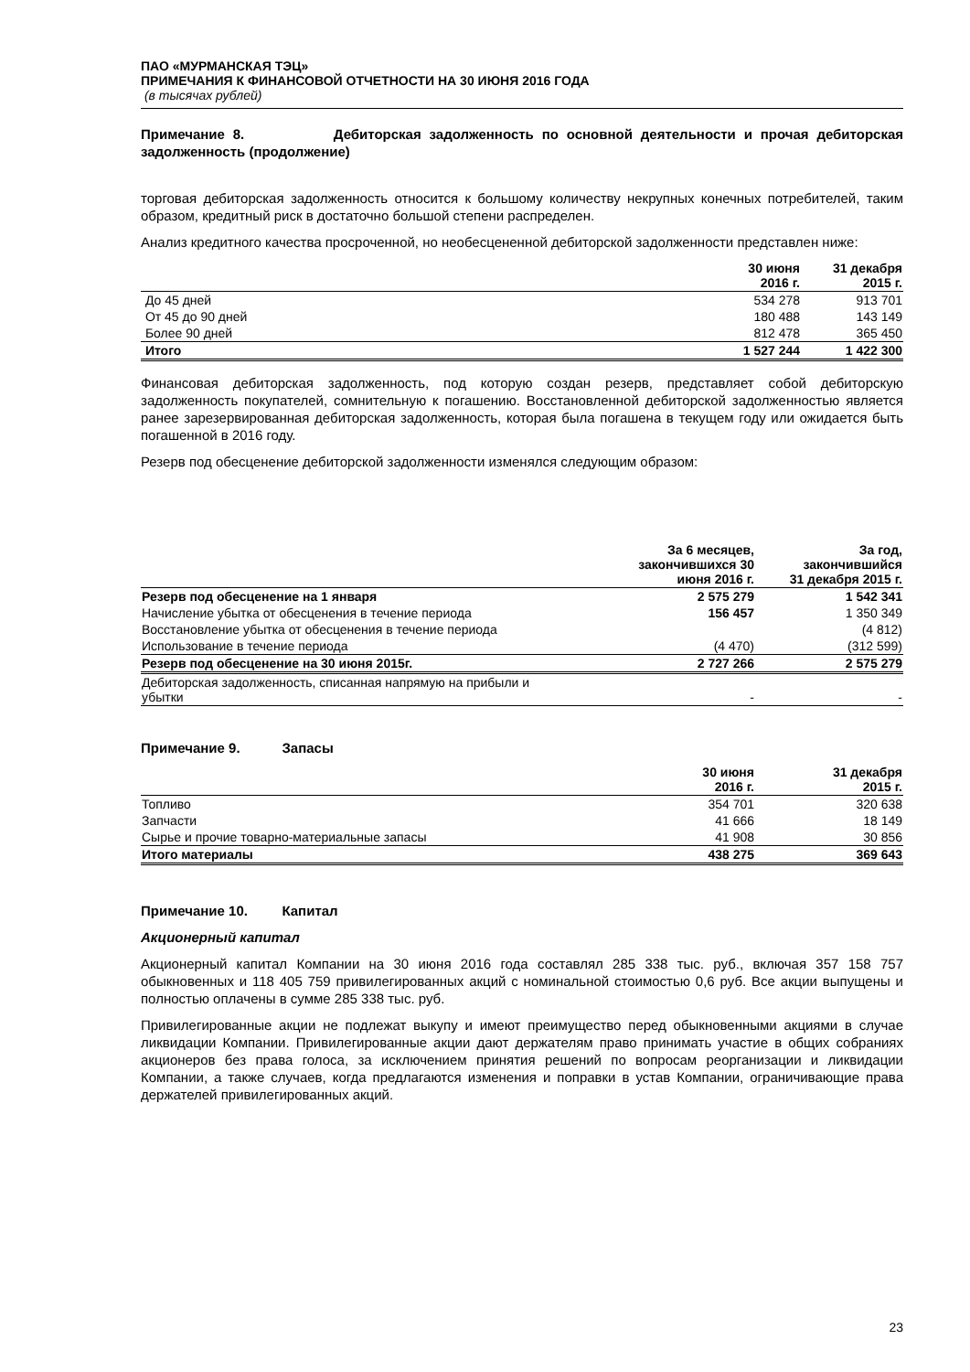ПАО «МУРМАНСКАЯ ТЭЦ»
ПРИМЕЧАНИЯ К ФИНАНСОВОЙ ОТЧЕТНОСТИ НА 30 ИЮНЯ 2016 ГОДА
(в тысячах рублей)
Примечание 8. Дебиторская задолженность по основной деятельности и прочая дебиторская задолженность (продолжение)
торговая дебиторская задолженность относится к большому количеству некрупных конечных потребителей, таким образом, кредитный риск в достаточно большой степени распределен.
Анализ кредитного качества просроченной, но необесцененной дебиторской задолженности представлен ниже:
| | 30 июня 2016 г. | 31 декабря 2015 г. |
| --- | --- | --- |
| До 45 дней | 534 278 | 913 701 |
| От 45 до 90 дней | 180 488 | 143 149 |
| Более 90 дней | 812 478 | 365 450 |
| Итого | 1 527 244 | 1 422 300 |
Финансовая дебиторская задолженность, под которую создан резерв, представляет собой дебиторскую задолженность покупателей, сомнительную к погашению. Восстановленной дебиторской задолженностью является ранее зарезервированная дебиторская задолженность, которая была погашена в текущем году или ожидается быть погашенной в 2016 году.
Резерв под обесценение дебиторской задолженности изменялся следующим образом:
| | За 6 месяцев, закончившихся 30 июня 2016 г. | За год, закончившийся 31 декабря 2015 г. |
| --- | --- | --- |
| Резерв под обесценение на 1 января | 2 575 279 | 1 542 341 |
| Начисление убытка от обесценения в течение периода | 156 457 | 1 350 349 |
| Восстановление убытка от обесценения в течение периода | | (4 812) |
| Использование в течение периода | (4 470) | (312 599) |
| Резерв под обесценение на 30 июня 2015г. | 2 727 266 | 2 575 279 |
| Дебиторская задолженность, списанная напрямую на прибыли и убытки | - | - |
Примечание 9. Запасы
| | 30 июня 2016 г. | 31 декабря 2015 г. |
| --- | --- | --- |
| Топливо | 354 701 | 320 638 |
| Запчасти | 41 666 | 18 149 |
| Сырье и прочие товарно-материальные запасы | 41 908 | 30 856 |
| Итого материалы | 438 275 | 369 643 |
Примечание 10. Капитал
Акционерный капитал
Акционерный капитал Компании на 30 июня 2016 года составлял 285 338 тыс. руб., включая 357 158 757 обыкновенных и 118 405 759 привилегированных акций с номинальной стоимостью 0,6 руб. Все акции выпущены и полностью оплачены в сумме 285 338 тыс. руб.
Привилегированные акции не подлежат выкупу и имеют преимущество перед обыкновенными акциями в случае ликвидации Компании. Привилегированные акции дают держателям право принимать участие в общих собраниях акционеров без права голоса, за исключением принятия решений по вопросам реорганизации и ликвидации Компании, а также случаев, когда предлагаются изменения и поправки в устав Компании, ограничивающие права держателей привилегированных акций.
23